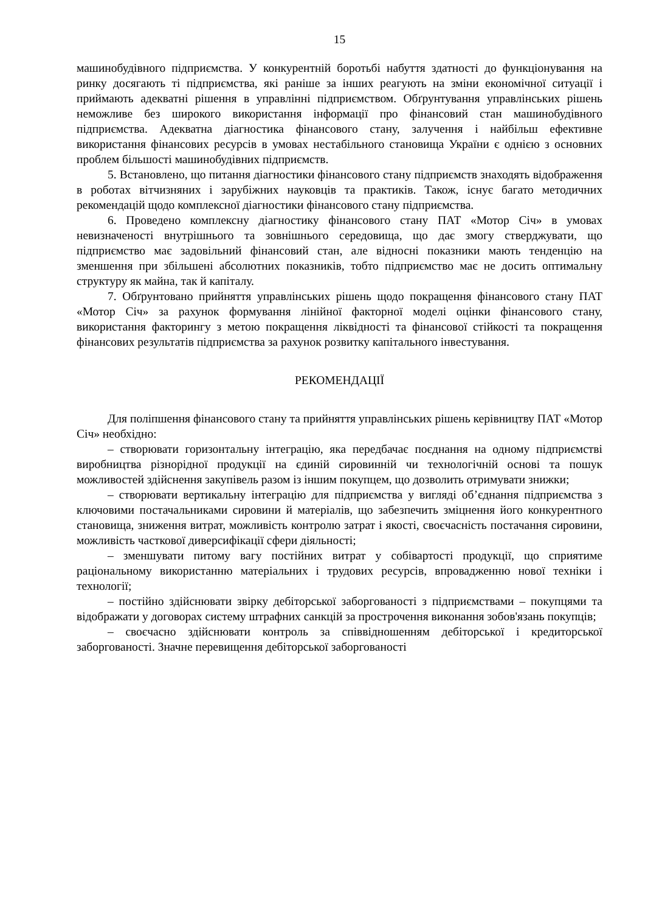15
машинобудівного підприємства. У конкурентній боротьбі набуття здатності до функціонування на ринку досягають ті підприємства, які раніше за інших реагують на зміни економічної ситуації і приймають адекватні рішення в управлінні підприємством. Обґрунтування управлінських рішень неможливе без широкого використання інформації про фінансовий стан машинобудівного підприємства. Адекватна діагностика фінансового стану, залучення і найбільш ефективне використання фінансових ресурсів в умовах нестабільного становища України є однією з основних проблем більшості машинобудівних підприємств.
5. Встановлено, що питання діагностики фінансового стану підприємств знаходять відображення в роботах вітчизняних і зарубіжних науковців та практиків. Також, існує багато методичних рекомендацій щодо комплексної діагностики фінансового стану підприємства.
6. Проведено комплексну діагностику фінансового стану ПАТ «Мотор Січ» в умовах невизначеності внутрішнього та зовнішнього середовища, що дає змогу стверджувати, що підприємство має задовільний фінансовий стан, але відносні показники мають тенденцію на зменшення при збільшені абсолютних показників, тобто підприємство має не досить оптимальну структуру як майна, так й капіталу.
7. Обґрунтовано прийняття управлінських рішень щодо покращення фінансового стану ПАТ «Мотор Січ» за рахунок формування лінійної факторної моделі оцінки фінансового стану, використання факторингу з метою покращення ліквідності та фінансової стійкості та покращення фінансових результатів підприємства за рахунок розвитку капітального інвестування.
РЕКОМЕНДАЦІЇ
Для поліпшення фінансового стану та прийняття управлінських рішень керівництву ПАТ «Мотор Січ» необхідно:
– створювати горизонтальну інтеграцію, яка передбачає поєднання на одному підприємстві виробництва різнорідної продукції на єдиній сировинній чи технологічній основі та пошук можливостей здійснення закупівель разом із іншим покупцем, що дозволить отримувати знижки;
– створювати вертикальну інтеграцію для підприємства у вигляді об’єднання підприємства з ключовими постачальниками сировини й матеріалів, що забезпечить зміцнення його конкурентного становища, зниження витрат, можливість контролю затрат і якості, своєчасність постачання сировини, можливість часткової диверсифікації сфери діяльності;
– зменшувати питому вагу постійних витрат у собівартості продукції, що сприятиме раціональному використанню матеріальних і трудових ресурсів, впровадженню нової техніки і технології;
– постійно здійснювати звірку дебіторської заборгованості з підприємствами – покупцями та відображати у договорах систему штрафних санкцій за прострочення виконання зобов'язань покупців;
– своєчасно здійснювати контроль за співвідношенням дебіторської і кредиторської заборгованості. Значне перевищення дебіторської заборгованості